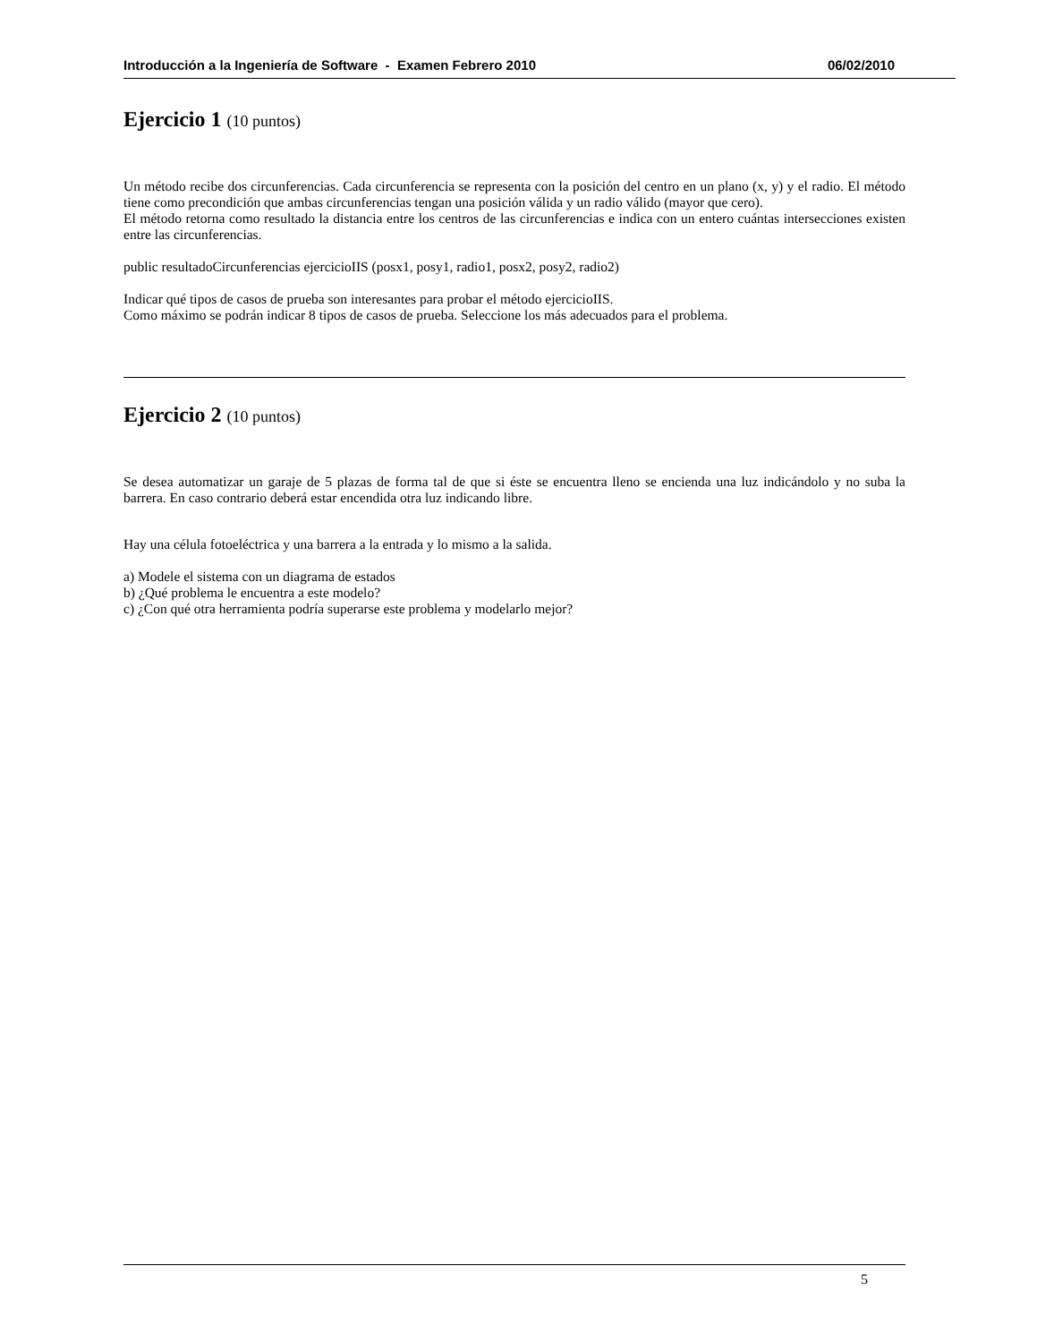Introducción a la Ingeniería de Software - Examen Febrero 2010 06/02/2010
Ejercicio 1 (10 puntos)
Un método recibe dos circunferencias. Cada circunferencia se representa con la posición del centro en un plano (x, y) y el radio. El método tiene como precondición que ambas circunferencias tengan una posición válida y un radio válido (mayor que cero).
El método retorna como resultado la distancia entre los centros de las circunferencias e indica con un entero cuántas intersecciones existen entre las circunferencias.
public resultadoCircunferencias ejercicioIIS (posx1, posy1, radio1, posx2, posy2, radio2)
Indicar qué tipos de casos de prueba son interesantes para probar el método ejercicioIIS.
Como máximo se podrán indicar 8 tipos de casos de prueba. Seleccione los más adecuados para el problema.
Ejercicio 2 (10 puntos)
Se desea automatizar un garaje de 5 plazas de forma tal de que si éste se encuentra lleno se encienda una luz indicándolo y no suba la barrera. En caso contrario deberá estar encendida otra luz indicando libre.
Hay una célula fotoeléctrica y una barrera a la entrada y lo mismo a la salida.
a) Modele el sistema con un diagrama de estados
b) ¿Qué problema le encuentra a este modelo?
c) ¿Con qué otra herramienta podría superarse este problema y modelarlo mejor?
5